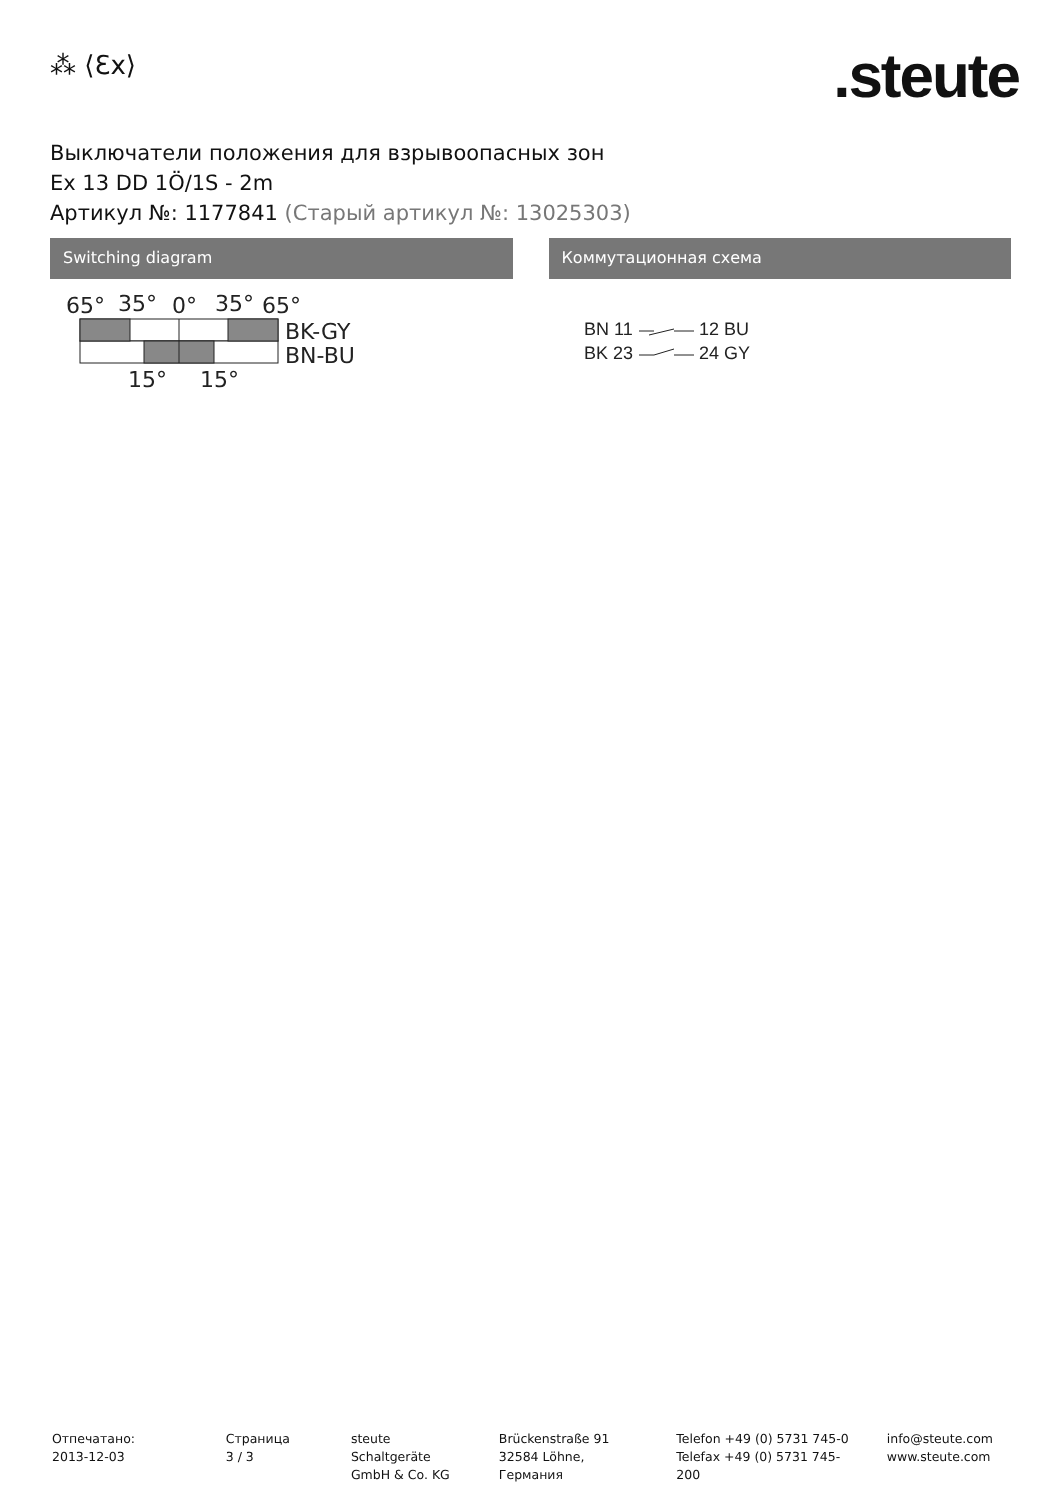⁂ ⟨Ɛx⟩ .steute
Выключатели положения для взрывоопасных зон
Ex 13 DD 1Ö/1S - 2m
Артикул №: 1177841 (Старый артикул №: 13025303)
Switching diagram
65°
35°
0°
35°
65°
BK-GY
BN-BU
15°
15°
Коммутационная схема
BN 11
12 BU
BK 23
24 GY
Отпечатано:
2013-12-03
Страница
3 / 3
steute Schaltgeräte
GmbH & Co. KG
Brückenstraße 91
32584 Löhne, Германия
Telefon +49 (0) 5731 745-0
Telefax +49 (0) 5731 745-200
info@steute.com
www.steute.com